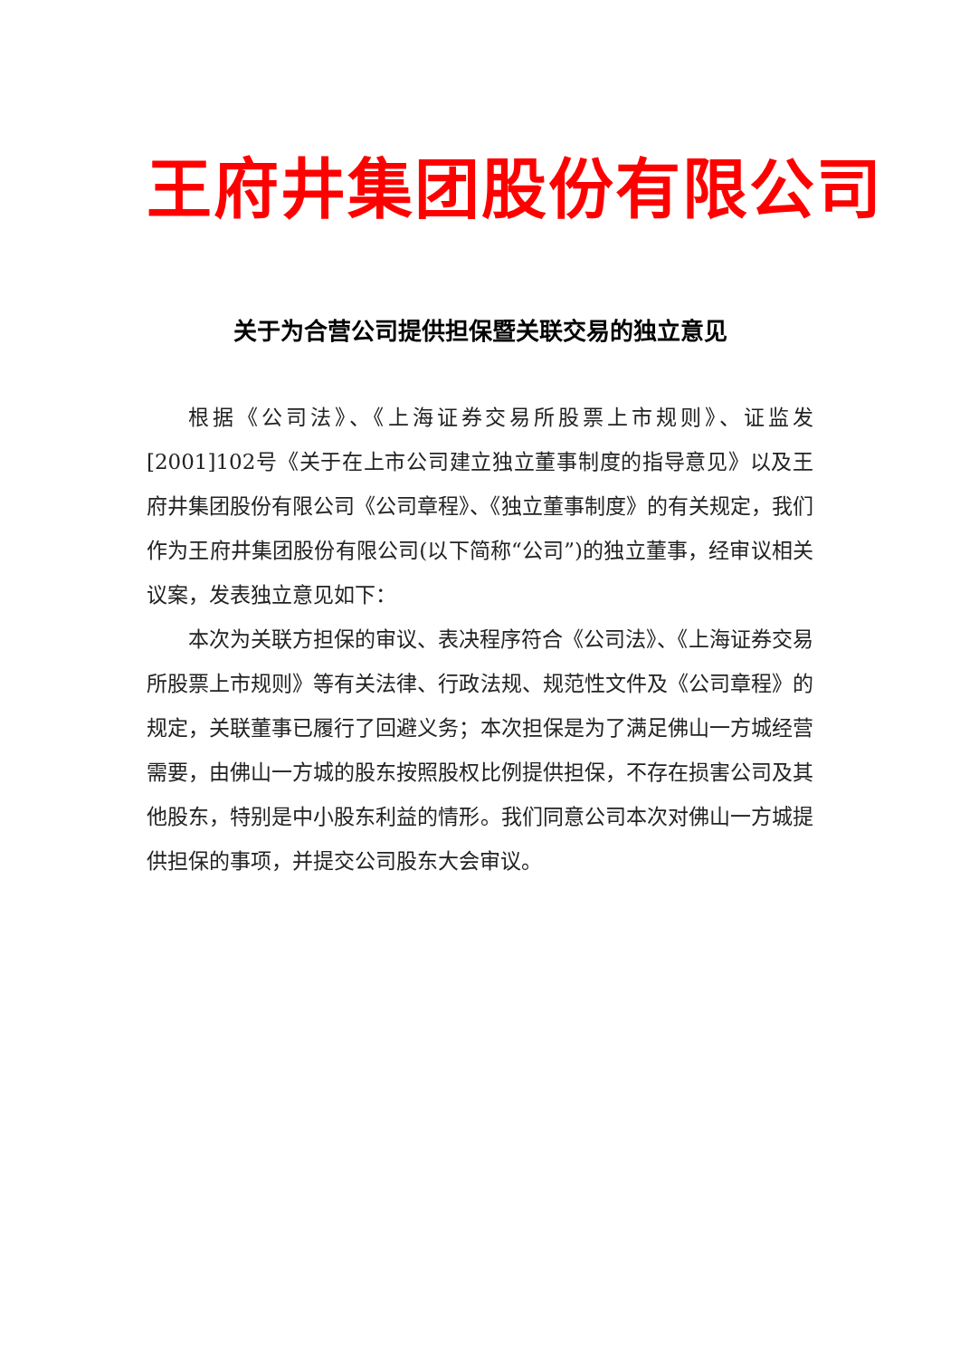王府井集团股份有限公司
关于为合营公司提供担保暨关联交易的独立意见
根据《公司法》、《上海证券交易所股票上市规则》、证监发[2001]102号《关于在上市公司建立独立董事制度的指导意见》以及王府井集团股份有限公司《公司章程》、《独立董事制度》的有关规定，我们作为王府井集团股份有限公司(以下简称“公司”)的独立董事，经审议相关议案，发表独立意见如下：
本次为关联方担保的审议、表决程序符合《公司法》、《上海证券交易所股票上市规则》等有关法律、行政法规、规范性文件及《公司章程》的规定，关联董事已履行了回避义务；本次担保是为了满足佛山一方城经营需要，由佛山一方城的股东按照股权比例提供担保，不存在损害公司及其他股东，特别是中小股东利益的情形。我们同意公司本次对佛山一方城提供担保的事项，并提交公司股东大会审议。